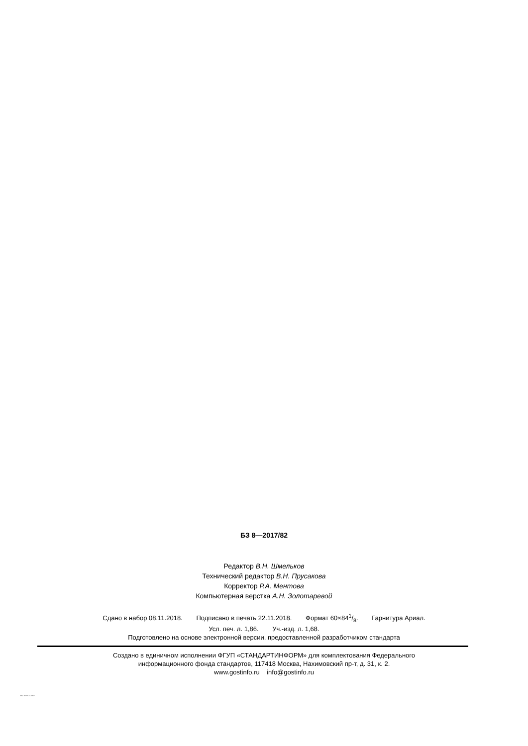БЗ 8—2017/82
Редактор В.Н. Шмельков
Технический редактор В.Н. Прусакова
Корректор Р.А. Ментова
Компьютерная верстка А.Н. Золотаревой
Сдано в набор 08.11.2018. Подписано в печать 22.11.2018. Формат 60×841/8. Гарнитура Ариал.
Усл. печ. л. 1,86. Уч.-изд. л. 1,68.
Подготовлено на основе электронной версии, предоставленной разработчиком стандарта
Создано в единичном исполнении ФГУП «СТАНДАРТИНФОРМ» для комплектования Федерального
информационного фонда стандартов, 117418 Москва, Нахимовский пр-т, д. 31, к. 2.
www.gostinfo.ru info@gostinfo.ru
ISO 10791-4-2017